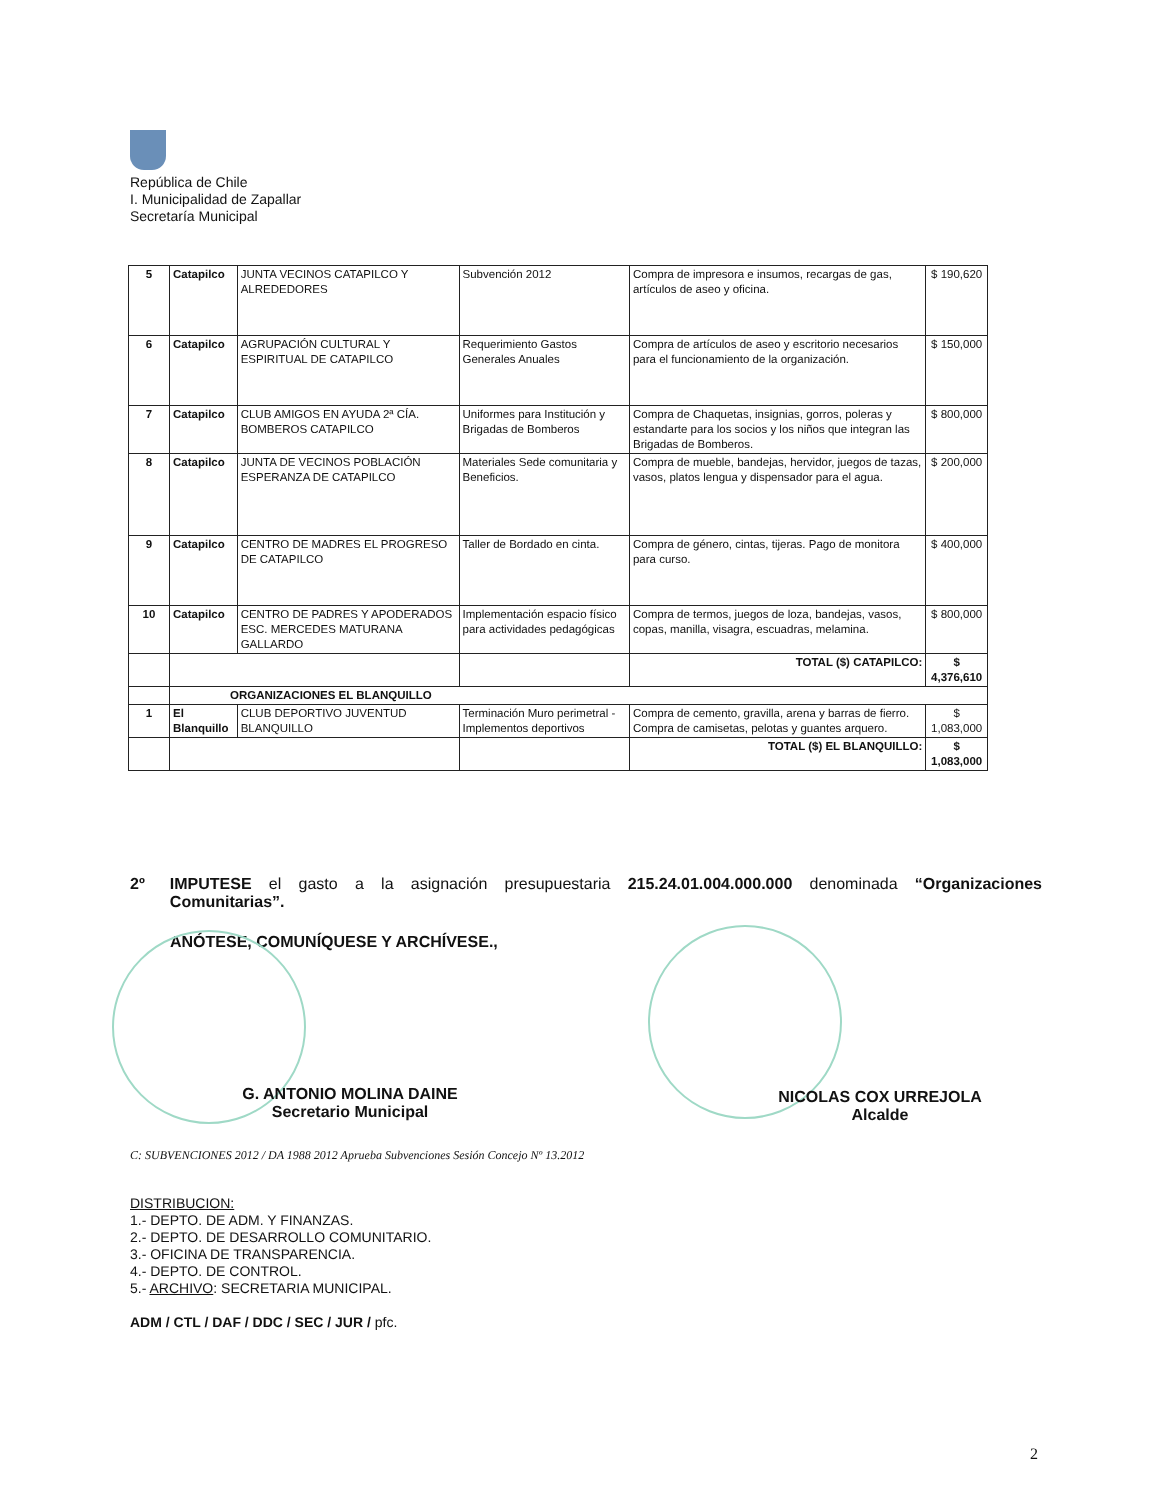República de Chile
I. Municipalidad de Zapallar
Secretaría Municipal
| 5 | Catapilco | JUNTA VECINOS CATAPILCO Y ALREDEDORES | Subvención 2012 | Compra de impresora e insumos, recargas de gas, artículos de aseo y oficina. | $ 190,620 |
| 6 | Catapilco | AGRUPACIÓN CULTURAL Y ESPIRITUAL DE CATAPILCO | Requerimiento Gastos Generales Anuales | Compra de artículos de aseo y escritorio necesarios para el funcionamiento de la organización. | $ 150,000 |
| 7 | Catapilco | CLUB AMIGOS EN AYUDA 2ª CÍA. BOMBEROS CATAPILCO | Uniformes para Institución y Brigadas de Bomberos | Compra de Chaquetas, insignias, gorros, poleras y estandarte para los socios y los niños que integran las Brigadas de Bomberos. | $ 800,000 |
| 8 | Catapilco | JUNTA DE VECINOS POBLACIÓN ESPERANZA DE CATAPILCO | Materiales Sede comunitaria y Beneficios. | Compra de mueble, bandejas, hervidor, juegos de tazas, vasos, platos lengua y dispensador para el agua. | $ 200,000 |
| 9 | Catapilco | CENTRO DE MADRES EL PROGRESO DE CATAPILCO | Taller de Bordado en cinta. | Compra de género, cintas, tijeras. Pago de monitora para curso. | $ 400,000 |
| 10 | Catapilco | CENTRO DE PADRES Y APODERADOS ESC. MERCEDES MATURANA GALLARDO | Implementación espacio físico para actividades pedagógicas | Compra de termos, juegos de loza, bandejas, vasos, copas, manilla, visagra, escuadras, melamina. | $ 800,000 |
| | | | | TOTAL ($) CATAPILCO: | $ 4,376,610 |
| | ORGANIZACIONES EL BLANQUILLO | | | | |
| 1 | El Blanquillo | CLUB DEPORTIVO JUVENTUD BLANQUILLO | Terminación Muro perimetral - Implementos deportivos | Compra de cemento, gravilla, arena y barras de fierro. Compra de camisetas, pelotas y guantes arquero. | $ 1,083,000 |
| | | | | TOTAL ($) EL BLANQUILLO: | $ 1,083,000 |
2º IMPUTESE el gasto a la asignación presupuestaria 215.24.01.004.000.000 denominada “Organizaciones Comunitarias”.
ANÓTESE, COMUNÍQUESE Y ARCHÍVESE.,
G. ANTONIO MOLINA DAINE
Secretario Municipal
NICOLAS COX URREJOLA
Alcalde
C: SUBVENCIONES 2012 / DA 1988 2012 Aprueba Subvenciones Sesión Concejo Nº 13.2012
DISTRIBUCION:
1.- DEPTO. DE ADM. Y FINANZAS.
2.- DEPTO. DE DESARROLLO COMUNITARIO.
3.- OFICINA DE TRANSPARENCIA.
4.- DEPTO. DE CONTROL.
5.- ARCHIVO: SECRETARIA MUNICIPAL.
ADM / CTL / DAF / DDC / SEC / JUR / pfc.
2